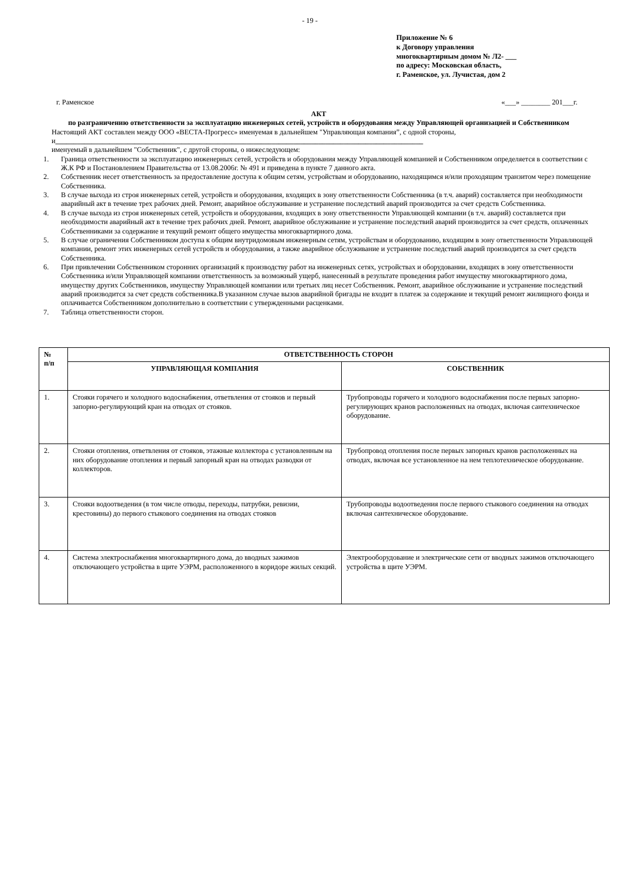- 19 -
Приложение № 6
к Договору управления
многоквартирным домом № Л2- ___
по адресу: Московская область,
г. Раменское, ул. Лучистая, дом 2
г. Раменское «___» ________ 201___г.
АКТ
по разграничению ответственности за эксплуатацию инженерных сетей, устройств и оборудования между Управляющей организацией и Собственником
Настоящий АКТ составлен между ООО «ВЕСТА-Прогресс» именуемая в дальнейшем "Управляющая компания”, с одной стороны, и______________________________________________________________________________________________________
именуемый в дальнейшем "Собственник", с другой стороны, о нижеследующем:
1. Граница ответственности за эксплуатацию инженерных сетей, устройств и оборудования между Управляющей компанией и Собственником определяется в соответствии с Ж.К РФ и Постановлением Правительства от 13.08.2006г. № 491 и приведена в пункте 7 данного акта.
2. Собственник несет ответственность за предоставление доступа к общим сетям, устройствам и оборудованию, находящимся и/или проходящим транзитом через помещение Собственника.
3. В случае выхода из строя инженерных сетей, устройств и оборудования, входящих в зону ответственности Собственника (в т.ч. аварий) составляется при необходимости аварийный акт в течение трех рабочих дней. Ремонт, аварийное обслуживание и устранение последствий аварий производится за счет средств Собственника.
4. В случае выхода из строя инженерных сетей, устройств и оборудования, входящих в зону ответственности Управляющей компании (в т.ч. аварий) составляется при необходимости аварийный акт в течение трех рабочих дней. Ремонт, аварийное обслуживание и устранение последствий аварий производится за счет средств, оплаченных Собственниками за содержание и текущий ремонт общего имущества многоквартирного дома.
5. В случае ограничения Собственником доступа к общим внутридомовым инженерным сетям, устройствам и оборудованию, входящим в зону ответственности Управляющей компании, ремонт этих инженерных сетей устройств и оборудования, а также аварийное обслуживание и устранение последствий аварий производится за счет средств Собственника.
6. При привлечении Собственником сторонних организаций к производству работ на инженерных сетях, устройствах и оборудовании, входящих в зону ответственности Собственника и/или Управляющей компании ответственность за возможный ущерб, нанесенный в результате проведения работ имуществу многоквартирного дома, имуществу других Собственников, имуществу Управляющей компании или третьих лиц несет Собственник. Ремонт, аварийное обслуживание и устранение последствий аварий производится за счет средств собственника.В указанном случае вызов аварийной бригады не входит в платеж за содержание и текущий ремонт жилищного фонда и оплачивается Собственником дополнительно в соответствии с утвержденными расценками.
7. Таблица ответственности сторон.
| № п/п | ОТВЕТСТВЕННОСТЬ СТОРОН | |
| --- | --- | --- |
| | УПРАВЛЯЮЩАЯ КОМПАНИЯ | СОБСТВЕННИК |
| 1. | Стояки горячего и холодного водоснабжения, ответвления от стояков и первый запорно-регулирующий кран на отводах от стояков. | Трубопроводы горячего и холодного водоснабжения после первых запорно-регулирующих кранов расположенных на отводах, включая сантехническое оборудование. |
| 2. | Стояки отопления, ответвления от стояков, этажные коллектора с установленным на них оборудование отопления и первый запорный кран на отводах разводки от коллекторов. | Трубопровод отопления после первых запорных кранов расположенных на отводах, включая все установленное на нем теплотехническое оборудование. |
| 3. | Стояки водоотведения (в том числе отводы, переходы, патрубки, ревизии, крестовины) до первого стыкового соединения на отводах стояков | Трубопроводы водоотведения после первого стыкового соединения на отводах включая сантехническое оборудование. |
| 4. | Система электроснабжения многоквартирного дома, до вводных зажимов отключающего устройства в щите УЭРМ, расположенного в коридоре жилых секций. | Электрооборудование и электрические сети от вводных зажимов отключающего устройства в щите УЭРМ. |